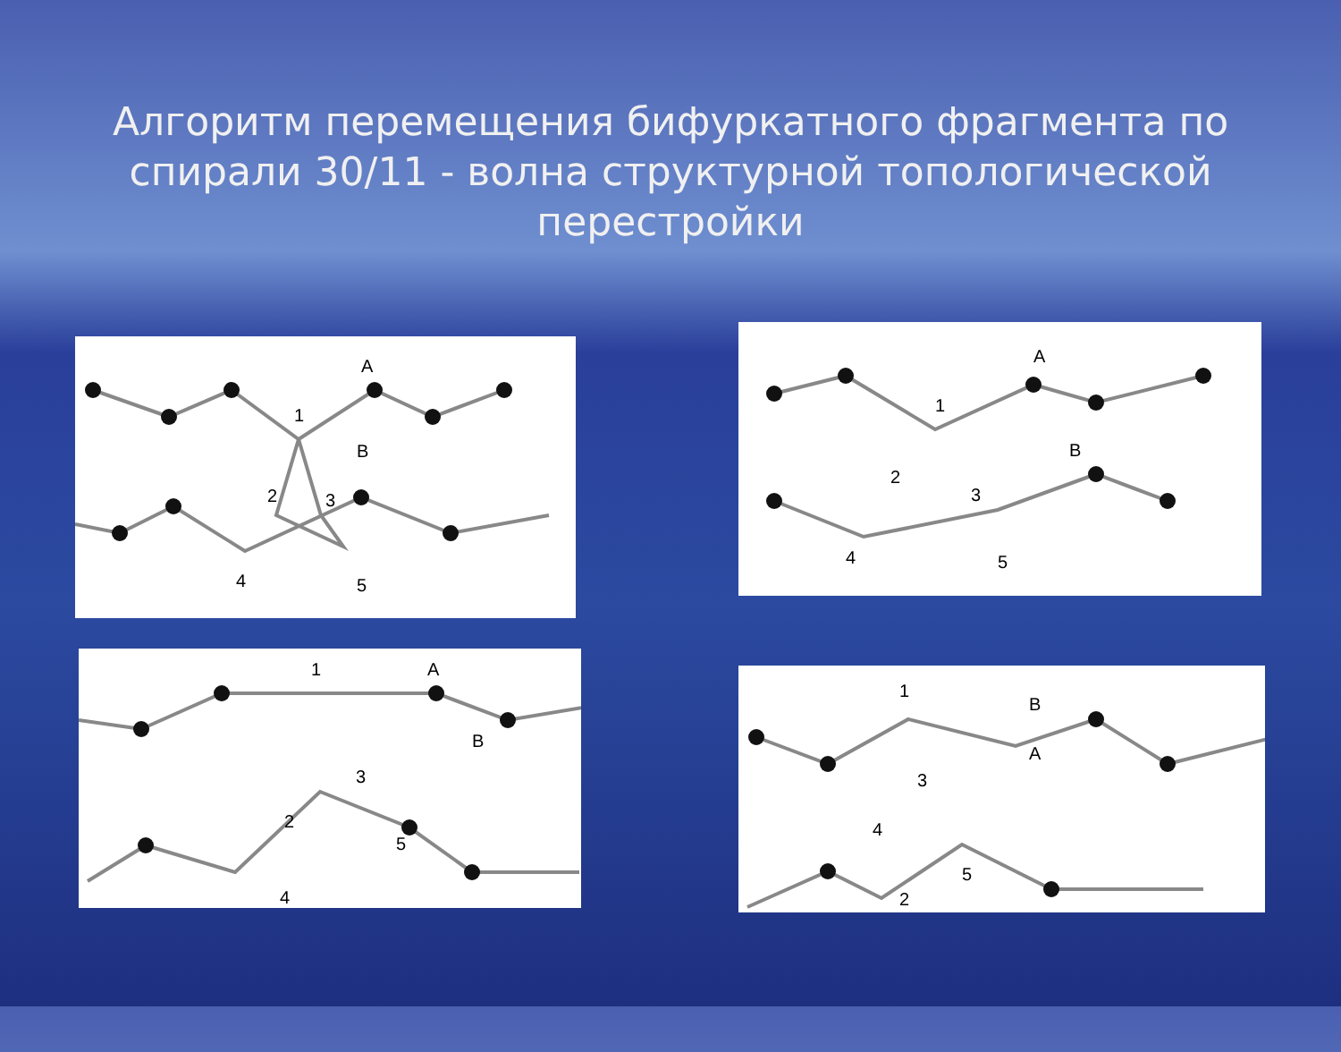Алгоритм перемещения бифуркатного фрагмента по спирали 30/11 - волна структурной топологической перестройки
A
1
B
2
3
4
5
A
1
B
2
3
4
5
1
A
B
3
2
5
4
1
B
A
3
4
5
2